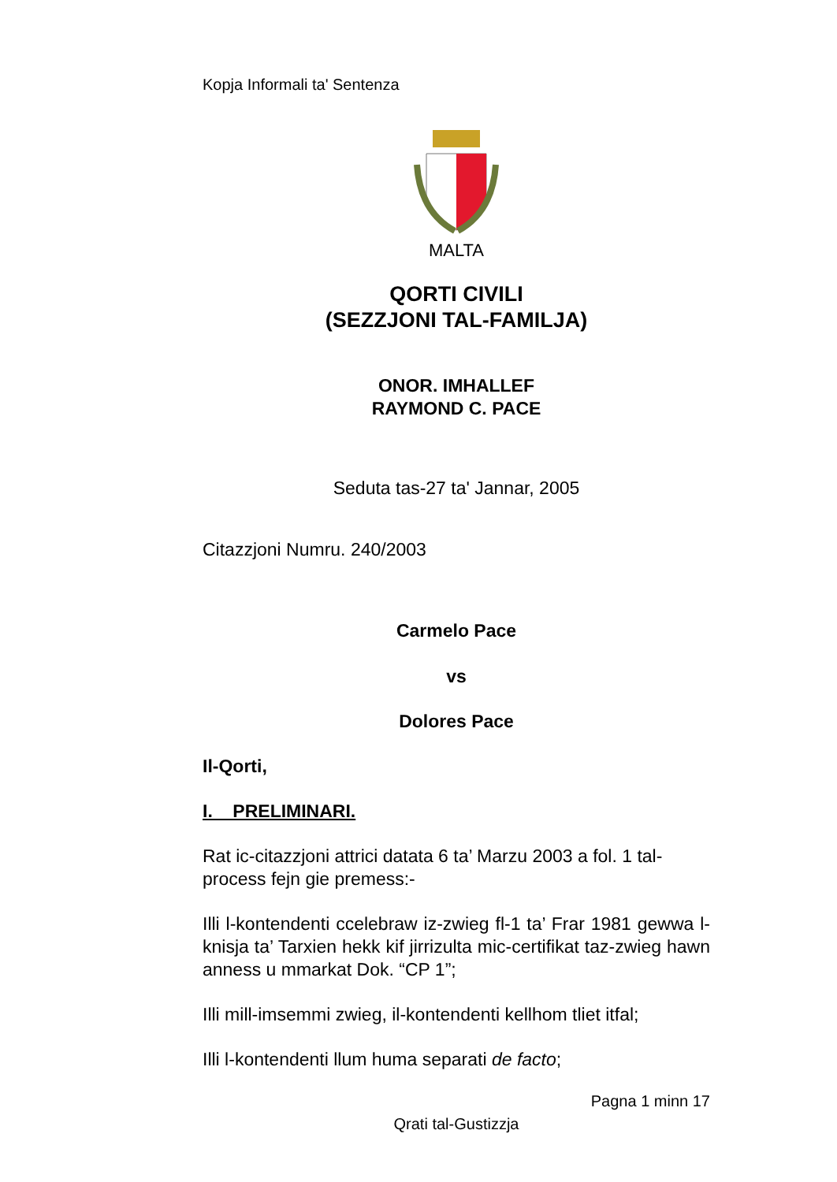Kopja Informali ta' Sentenza
MALTA
QORTI CIVILI
(SEZZJONI TAL-FAMILJA)
ONOR. IMHALLEF
RAYMOND C. PACE
Seduta tas-27 ta' Jannar, 2005
Citazzjoni Numru. 240/2003
Carmelo Pace
vs
Dolores Pace
Il-Qorti,
I. PRELIMINARI.
Rat ic-citazzjoni attrici datata 6 ta’ Marzu 2003 a fol. 1 tal-process fejn gie premess:-
Illi l-kontendenti ccelebraw iz-zwieg fl-1 ta’ Frar 1981 gewwa l-knisja ta’ Tarxien hekk kif jirrizulta mic-certifikat taz-zwieg hawn anness u mmarkat Dok. “CP 1”;
Illi mill-imsemmi zwieg, il-kontendenti kellhom tliet itfal;
Illi l-kontendenti llum huma separati de facto;
Pagna 1 minn 17
Qrati tal-Gustizzja